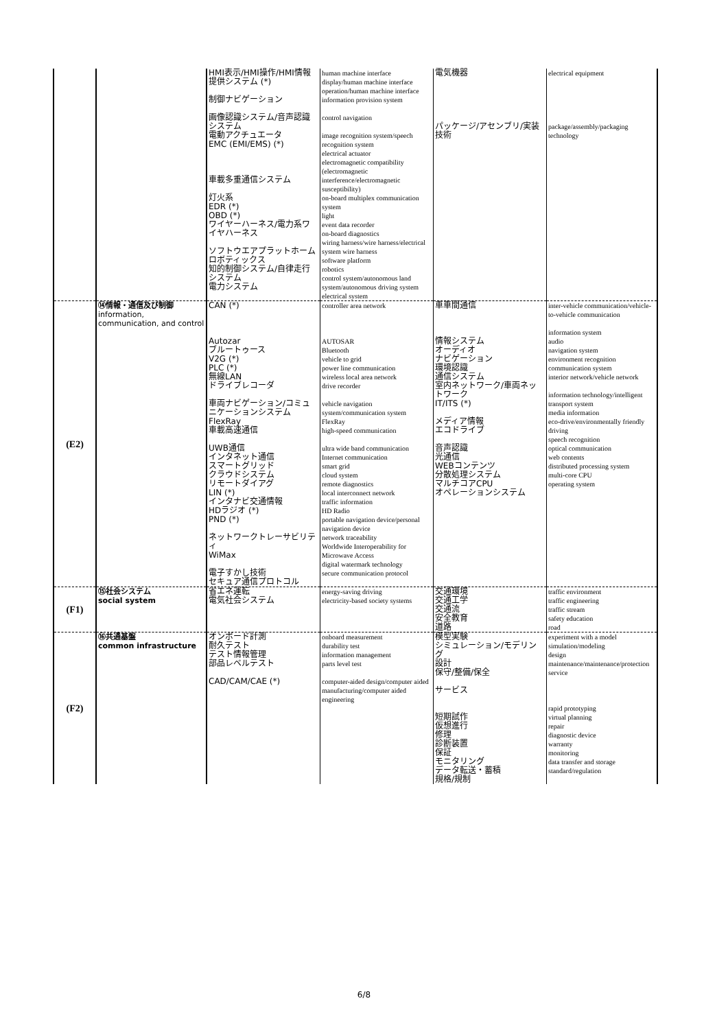| | | HMI表示/HMI操作/HMI情報提供システム (*) 制御ナビゲーション 画像認識システム/音声認識システム 電動アクチュエータ EMC (EMI/EMS) (*) 車載多重通信システム 灯火系 EDR (*) OBD (*) ワイヤーハーネス/電力系ワイヤハーネス ソフトウエアプラットホーム ロボティックス 知的制御システム/自律走行システム 電力システム | human machine interface display/human machine interface operation/human machine interface information provision system control navigation image recognition system/speech recognition system electrical actuator electromagnetic compatibility (electromagnetic interference/electromagnetic susceptibility) on-board multiplex communication system light event data recorder on-board diagnostics wiring harness/wire harness/electrical system wire harness software platform robotics control system/autonomous land system/autonomous driving system electrical system | 電気機器 パッケージ/アセンブリ/実装技術 | electrical equipment package/assembly/packaging technology |
| (E2) | ⑭情報・通信及び制御 information, communication, and control | CAN (*) Autozar ブルートゥース V2G (*) PLC (*) 無線LAN ドライブレコーダ 車両ナビゲーション/コミュニケーションシステム FlexRay 車載高速通信 UWB通信 インタネット通信 スマートグリッド クラウドシステム リモートダイアグ LIN (*) インタナビ交通情報 HDラジオ (*) PND (*) ネットワークトレーサビリティ WiMax 電子すかし技術 セキュア通信プロトコル | controller area network AUTOSAR Bluetooth vehicle to grid power line communication wireless local area network drive recorder vehicle navigation system/communication system FlexRay high-speed communication ultra wide band communication Internet communication smart grid cloud system remote diagnostics local interconnect network traffic information HD Radio portable navigation device/personal navigation device network traceability Worldwide Interoperability for Microwave Access digital watermark technology secure communication protocol | 車車間通信 情報システム オーディオ ナビゲーション 環境認識 通信システム 室内ネットワーク/車両ネットワーク IT/ITS (*) メディア情報 エコドライブ 音声認識 光通信 WEBコンテンツ 分散処理システム マルチコアCPU オペレーションシステム | inter-vehicle communication/vehicle-to-vehicle communication information system audio navigation system environment recognition communication system interior network/vehicle network information technology/intelligent transport system media information eco-drive/environmentally friendly driving speech recognition optical communication web contents distributed processing system multi-core CPU operating system |
| (F1) | ⑮社会システム social system | 省エネ運転 電気社会システム | energy-saving driving electricity-based society systems | 交通環境 交通工学 交通流 安全教育 道路 | traffic environment traffic engineering traffic stream safety education road |
| (F2) | ⑯共通基盤 common infrastructure | オンボード計測 耐久テスト テスト情報管理 部品レベルテスト CAD/CAM/CAE (*) | onboard measurement durability test information management parts level test computer-aided design/computer aided manufacturing/computer aided engineering | 模型実験 シミュレーション/モデリング 設計 保守/整備/保全 サービス 短期試作 仮想進行 修理 診断装置 保証 モニタリング データ転送・蓄積 規格/規制 | experiment with a model simulation/modeling design maintenance/maintenance/protection service rapid prototyping virtual planning repair diagnostic device warranty monitoring data transfer and storage standard/regulation |
6/8